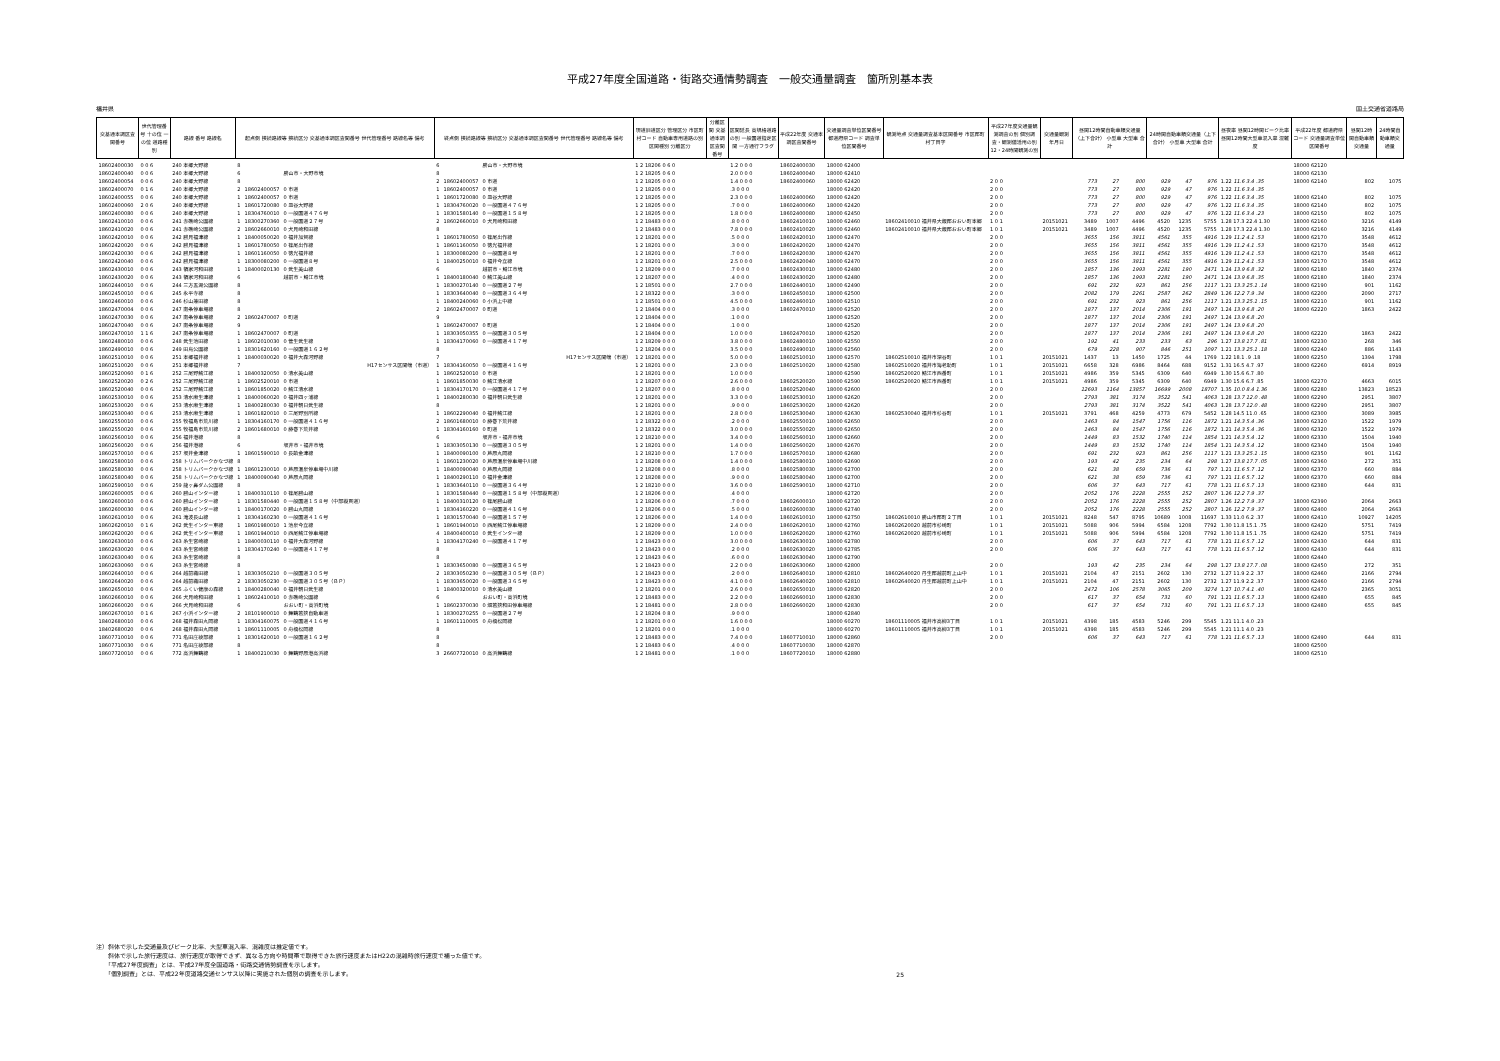平成27年度全国道路・街路交通情勢調査　一般交通量調査　箇所別基本表
福井県 国土交通省道路局
| 交基通本調区査間番号 | 世代管理番号 十の位 一の位 道路種別 | | 路線 番号 路線名 | | 起点側 接続路線等 接続区分 交基通本調区査間番号 世代管理番号 路線名等 備考 | | | | 終点側 接続路線等 接続区分 交基通本調区査間番号 世代管理番号 路線名等 備考 | | | | 現道旧道区分 管理区分 市区町村コード 自動車専用道路の別 区間種別 分離区分 | 分離区間 交基通本調区査間番号 | 区間延長 高規格道路の別 一般国道指定区間 一方通行フラグ | 平成22年度 交通本調区査間番号 | 交通量調査単位区間番号 都道府県コード 調査単位区間番号 | 観測地点 交通量調査基本区間番号 市区郡町村丁目字 | 平成27年度交通量観測調査の別 個別調査・観測値活用の別 12・24時間観測の別 | 交通量観測年月日 | 昼間12時間自動車類交通量（上下合計） 小型車 大型車 合計 | | | 24時間自動車類交通量（上下合計） 小型車 大型車 合計 | | | 昼夜率 昼間12時間ピーク比率 昼間12時間大型車混入率 混雑度 | | 平成22年度 都道府県コード 交通量調査単位区間番号 | 昼間12時間自動車類交通量 | 24時間自動車類交通量 | |
| --- | --- | --- | --- | --- | --- | --- | --- | --- | --- | --- | --- | --- | --- | --- | --- | --- | --- | --- | --- | --- | --- | --- | --- | --- | --- | --- | --- | --- | --- | --- | --- | --- |
| | 18602400030 | 0 0 6 | | 240 本郷大野線 | | 8 | | | | 6 | | 勝山市・大野市境 | | 1 2 18206 0 6 0 | | 1.2 0 0 0 | 18602400030 | 18000 62400 | | | | | | | | | | | | 18000 62120 | | |
| | 18602400040 | 0 0 6 | | 240 本郷大野線 | | 6 | | 勝山市・大野市境 | | 8 | | | | 1 2 18205 0 6 0 | | 2.0 0 0 0 | 18602400040 | 18000 62410 | | | | | | | | | | | | 18000 62130 | | |
| 18602400054 | 0 0 6 | | 240 本郷大野線 | | 8 | | | | 2 | 18602400057 | 0 市道 | | 1 2 18205 0 0 0 | | 1.4 0 0 0 | 18602400060 | 18000 62420 | | 2 0 0 | | 773 | 27 | 800 | 929 | 47 | 976 | 1.22 11.6 3.4 .35 | | 18000 62140 | 802 | 1075 | |
| 18602400070 | 0 1 6 | | 240 本郷大野線 | | 2 | 18602400057 | 0 市道 | | 1 | 18602400057 | 0 市道 | | 1 2 18205 0 0 0 | | .3 0 0 0 | | 18000 62420 | | 2 0 0 | | 773 | 27 | 800 | 929 | 47 | 976 | 1.22 11.6 3.4 .35 | | | | | |
| 18602400055 | 0 0 6 | | 240 本郷大野線 | | 1 | 18602400057 | 0 市道 | | 1 | 18601720080 | 0 皿谷大野線 | | 1 2 18205 0 0 0 | | 2.3 0 0 0 | 18602400060 | 18000 62420 | | 2 0 0 | | 773 | 27 | 800 | 929 | 47 | 976 | 1.22 11.6 3.4 .35 | | 18000 62140 | 802 | 1075 | |
| 18602400060 | 2 0 6 | | 240 本郷大野線 | | 1 | 18601720080 | 0 皿谷大野線 | | 1 | 18304760020 | 0 一般国道４７６号 | | 1 2 18205 0 0 0 | | .7 0 0 0 | 18602400060 | 18000 62420 | | 2 0 0 | | 773 | 27 | 800 | 929 | 47 | 976 | 1.22 11.6 3.4 .35 | | 18000 62140 | 802 | 1075 | |
| 18602400080 | 0 0 6 | | 240 本郷大野線 | | 1 | 18304760010 | 0 一般国道４７６号 | | 1 | 18301580140 | 0 一般国道１５８号 | | 1 2 18205 0 0 0 | | 1.8 0 0 0 | 18602400080 | 18000 62450 | | 2 0 0 | | 773 | 27 | 800 | 929 | 47 | 976 | 1.22 11.6 3.4 .23 | | 18000 62150 | 802 | 1075 | |
| 18602410010 | 0 0 6 | | 241 赤礁崎公園線 | | 1 | 18300270360 | 0 一般国道２７号 | | 2 | 18602660010 | 0 犬見崎和田線 | | 1 2 18483 0 0 0 | | .8 0 0 0 | 18602410010 | 18000 62460 | 18602410010 福井県大飯郡おおい町本郷 | 1 0 1 | 20151021 | 3489 | 1007 | 4496 | 4520 | 1235 | 5755 | 1.28 17.3 22.4 1.30 | | 18000 62160 | 3216 | 4149 | |
| 18602410020 | 0 0 6 | | 241 赤礁崎公園線 | | 2 | 18602660010 | 0 犬見崎和田線 | | 8 | | | | 1 2 18483 0 0 0 | | 7.8 0 0 0 | 18602410020 | 18000 62460 | 18602410010 福井県大飯郡おおい町本郷 | 1 0 1 | 20151021 | 3489 | 1007 | 4496 | 4520 | 1235 | 5755 | 1.28 17.3 22.4 1.30 | | 18000 62160 | 3216 | 4149 | |
| 18602420010 | 0 0 6 | | 242 勝見福津線 | | 1 | 18400050020 | 0 福井加賀線 | | 1 | 18601780050 | 0 篠尾出作線 | | 1 2 18201 0 0 0 | | .5 0 0 0 | 18602420010 | 18000 62470 | | 2 0 0 | | 3655 | 156 | 3811 | 4561 | 355 | 4916 | 1.29 11.2 4.1 .53 | | 18000 62170 | 3548 | 4612 | |
| 18602420020 | 0 0 6 | | 242 勝見福津線 | | 1 | 18601780050 | 0 篠尾出作線 | | 1 | 18601160050 | 0 徳光福井線 | | 1 2 18201 0 0 0 | | .3 0 0 0 | 18602420020 | 18000 62470 | | 2 0 0 | | 3655 | 156 | 3811 | 4561 | 355 | 4916 | 1.29 11.2 4.1 .53 | | 18000 62170 | 3548 | 4612 | |
| 18602420030 | 0 0 6 | | 242 勝見福津線 | | 1 | 18601160050 | 0 徳光福井線 | | 1 | 18300080200 | 0 一般国道８号 | | 1 2 18201 0 0 0 | | .7 0 0 0 | 18602420030 | 18000 62470 | | 2 0 0 | | 3655 | 156 | 3811 | 4561 | 355 | 4916 | 1.29 11.2 4.1 .53 | | 18000 62170 | 3548 | 4612 | |
| 18602420040 | 0 0 6 | | 242 勝見福津線 | | 1 | 18300080200 | 0 一般国道８号 | | 1 | 18400250010 | 0 福井今立線 | | 1 2 18201 0 0 0 | | 2.5 0 0 0 | 18602420040 | 18000 62470 | | 2 0 0 | | 3655 | 156 | 3811 | 4561 | 355 | 4916 | 1.29 11.2 4.1 .53 | | 18000 62170 | 3548 | 4612 | |
| 18602430010 | 0 0 6 | | 243 領家河和田線 | | 1 | 18400020130 | 0 武生美山線 | | 6 | | 越前市・鯖江市境 | | 1 2 18209 0 0 0 | | .7 0 0 0 | 18602430010 | 18000 62480 | | 2 0 0 | | 1857 | 136 | 1993 | 2281 | 190 | 2471 | 1.24 13.9 6.8 .32 | | 18000 62180 | 1840 | 2374 | |
| 18602430020 | 0 0 6 | | 243 領家河和田線 | | 6 | | 越前市・鯖江市境 | | 1 | 18400180040 | 0 鯖江美山線 | | 1 2 18207 0 0 0 | | .4 0 0 0 | 18602430020 | 18000 62480 | | 2 0 0 | | 1857 | 136 | 1993 | 2281 | 190 | 2471 | 1.24 13.9 6.8 .35 | | 18000 62180 | 1840 | 2374 | |
| 18602440010 | 0 0 6 | | 244 三方五湖公園線 | | 8 | | | | 1 | 18300270140 | 0 一般国道２７号 | | 1 2 18501 0 0 0 | | 2.7 0 0 0 | 18602440010 | 18000 62490 | | 2 0 0 | | 691 | 232 | 923 | 861 | 256 | 1117 | 1.21 13.3 25.1 .14 | | 18000 62190 | 901 | 1162 | |
| 18602450010 | 0 0 6 | | 245 永平寺線 | | 8 | | | | 1 | 18303640040 | 0 一般国道３６４号 | | 1 2 18322 0 0 0 | | .3 0 0 0 | 18602450010 | 18000 62500 | | 2 0 0 | | 2082 | 179 | 2261 | 2587 | 262 | 2849 | 1.26 12.2 7.9 .34 | | 18000 62200 | 2090 | 2717 | |
| 18602460010 | 0 0 6 | | 246 杉山兼田線 | | 8 | | | | 1 | 18400240060 | 0 小浜上中線 | | 1 2 18501 0 0 0 | | 4.5 0 0 0 | 18602460010 | 18000 62510 | | 2 0 0 | | 691 | 232 | 923 | 861 | 256 | 1117 | 1.21 13.3 25.1 .15 | | 18000 62210 | 901 | 1162 | |
| 18602470004 | 0 0 6 | | 247 南条停車場線 | | 8 | | | | 2 | 18602470007 | 0 町道 | | 1 2 18404 0 0 0 | | .3 0 0 0 | 18602470010 | 18000 62520 | | 2 0 0 | | 1877 | 137 | 2014 | 2306 | 191 | 2497 | 1.24 13.9 6.8 .20 | | 18000 62220 | 1863 | 2422 | |
| 18602470030 | 0 0 6 | | 247 南条停車場線 | | 2 | 18602470007 | 0 町道 | | 9 | | | | 1 2 18404 0 0 0 | | .1 0 0 0 | | 18000 62520 | | 2 0 0 | | 1877 | 137 | 2014 | 2306 | 191 | 2497 | 1.24 13.9 6.8 .20 | | | | | |
| 18602470040 | 0 0 6 | | 247 南条停車場線 | | 9 | | | | 1 | 18602470007 | 0 町道 | | 1 2 18404 0 0 0 | | .1 0 0 0 | | 18000 62520 | | 2 0 0 | | 1877 | 137 | 2014 | 2306 | 191 | 2497 | 1.24 13.9 6.8 .20 | | | | | |
| 18602470010 | 1 1 6 | | 247 南条停車場線 | | 1 | 18602470007 | 0 町道 | | 1 | 18303050355 | 0 一般国道３０５号 | | 1 2 18404 0 0 0 | | 1.0 0 0 0 | 18602470010 | 18000 62520 | | 2 0 0 | | 1877 | 137 | 2014 | 2306 | 191 | 2497 | 1.24 13.9 6.8 .20 | | 18000 62220 | 1863 | 2422 | |
| 18602480010 | 0 0 6 | | 248 武生池田線 | | 1 | 18602010030 | 0 菅生武生線 | | 1 | 18304170060 | 0 一般国道４１７号 | | 1 2 18209 0 0 0 | | 3.8 0 0 0 | 18602480010 | 18000 62550 | | 2 0 0 | | 192 | 41 | 233 | 233 | 63 | 296 | 1.27 13.8 17.7 .81 | | 18000 62230 | 268 | 346 | |
| 18602490010 | 0 0 6 | | 249 田烏公園線 | | 1 | 18301620160 | 0 一般国道１６２号 | | 8 | | | | 1 2 18204 0 0 0 | | 3.5 0 0 0 | 18602490010 | 18000 62560 | | 2 0 0 | | 679 | 228 | 907 | 846 | 251 | 1097 | 1.21 13.3 25.1 .18 | | 18000 62240 | 886 | 1143 | |
| 18602510010 | 0 0 6 | | 251 本郷福井線 | | 1 | 18400030020 | 0 福井大森河野線 | | 7 | | | H17センサス区間端（市道） | 1 2 18201 0 0 0 | | 5.0 0 0 0 | 18602510010 | 18000 62570 | 18602510010 福井市深谷町 | 1 0 1 | 20151021 | 1437 | 13 | 1450 | 1725 | 44 | 1769 | 1.22 18.1 .9 .18 | | 18000 62250 | 1394 | 1798 | |
| 18602510020 | 0 0 6 | | 251 本郷福井線 | | 7 | | | H17センサス区間端（市道） | 1 | 18304160050 | 0 一般国道４１６号 | | 1 2 18201 0 0 0 | | 2.3 0 0 0 | 18602510020 | 18000 62580 | 18602510020 福井市海老助町 | 1 0 1 | 20151021 | 6658 | 328 | 6986 | 8464 | 688 | 9152 | 1.31 16.5 4.7 .97 | | 18000 62260 | 6914 | 8919 | |
| 18602520060 | 0 1 6 | | 252 三尾野鯖江線 | | 1 | 18400320050 | 0 清水美山線 | | 1 | 18602520010 | 0 市道 | | 1 2 18201 0 0 0 | | 1.0 0 0 0 | | 18000 62590 | 18602520020 鯖江市西番町 | 1 0 1 | 20151021 | 4986 | 359 | 5345 | 6309 | 640 | 6949 | 1.30 15.6 6.7 .80 | | | | | |
| 18602520020 | 0 2 6 | | 252 三尾野鯖江線 | | 1 | 18602520010 | 0 市道 | | 1 | 18601850030 | 0 鯖江清水線 | | 1 2 18207 0 0 0 | | 2.6 0 0 0 | 18602520020 | 18000 62590 | 18602520020 鯖江市西番町 | 1 0 1 | 20151021 | 4986 | 359 | 5345 | 6309 | 640 | 6949 | 1.30 15.6 6.7 .85 | | 18000 62270 | 4663 | 6015 | |
| 18602520040 | 0 0 6 | | 252 三尾野鯖江線 | | 1 | 18601850020 | 0 鯖江清水線 | | 1 | 18304170170 | 0 一般国道４１７号 | | 1 2 18207 0 0 0 | | .8 0 0 0 | 18602520040 | 18000 62600 | | 2 0 0 | | 12693 | 1164 | 13857 | 16699 | 2008 | 18707 | 1.35 10.0 8.4 1.36 | | 18000 62280 | 13823 | 18523 | |
| 18602530010 | 0 0 6 | | 253 清水麻生津線 | | 1 | 18400060020 | 0 福井四ヶ浦線 | | 1 | 18400280030 | 0 福井朝日武生線 | | 1 2 18201 0 0 0 | | 3.3 0 0 0 | 18602530010 | 18000 62620 | | 2 0 0 | | 2793 | 381 | 3174 | 3522 | 541 | 4063 | 1.28 13.7 12.0 .48 | | 18000 62290 | 2951 | 3807 | |
| 18602530020 | 0 0 6 | | 253 清水麻生津線 | | 1 | 18400280030 | 0 福井朝日武生線 | | 8 | | | | 1 2 18201 0 0 0 | | .9 0 0 0 | 18602530020 | 18000 62620 | | 2 0 0 | | 2793 | 381 | 3174 | 3522 | 541 | 4063 | 1.28 13.7 12.0 .48 | | 18000 62290 | 2951 | 3807 | |
| 18602530040 | 0 0 6 | | 253 清水麻生津線 | | 1 | 18601820010 | 0 三尾野別所線 | | 1 | 18602290040 | 0 福井鯖江線 | | 1 2 18201 0 0 0 | | 2.8 0 0 0 | 18602530040 | 18000 62630 | 18602530040 福井市杉谷町 | 1 0 1 | 20151021 | 3791 | 468 | 4259 | 4773 | 679 | 5452 | 1.28 14.5 11.0 .65 | | 18000 62300 | 3089 | 3985 | |
| 18602550010 | 0 0 6 | | 255 牧福島市荒川線 | | 1 | 18304160170 | 0 一般国道４１６号 | | 2 | 18601680010 | 0 藤巻下荒井線 | | 1 2 18322 0 0 0 | | .2 0 0 0 | 18602550010 | 18000 62650 | | 2 0 0 | | 1463 | 84 | 1547 | 1756 | 116 | 1872 | 1.21 14.3 5.4 .36 | | 18000 62320 | 1522 | 1979 | |
| 18602550020 | 0 0 6 | | 255 牧福島市荒川線 | | 2 | 18601680010 | 0 藤巻下荒井線 | | 1 | 18304160160 | 0 町道 | | 1 2 18322 0 0 0 | | 3.0 0 0 0 | 18602550020 | 18000 62650 | | 2 0 0 | | 1463 | 84 | 1547 | 1756 | 116 | 1872 | 1.21 14.3 5.4 .36 | | 18000 62320 | 1522 | 1979 | |
| 18602560010 | 0 0 6 | | 256 福井港線 | | 8 | | | | 6 | | 坂井市・福井市境 | | 1 2 18210 0 0 0 | | 3.4 0 0 0 | 18602560010 | 18000 62660 | | 2 0 0 | | 1449 | 83 | 1532 | 1740 | 114 | 1854 | 1.21 14.3 5.4 .12 | | 18000 62330 | 1504 | 1940 | |
| 18602560020 | 0 0 6 | | 256 福井港線 | | 6 | | 坂井市・福井市境 | | 1 | 18303050130 | 0 一般国道３０５号 | | 1 2 18201 0 0 0 | | 1.4 0 0 0 | 18602560020 | 18000 62670 | | 2 0 0 | | 1449 | 83 | 1532 | 1740 | 114 | 1854 | 1.21 14.3 5.4 .12 | | 18000 62340 | 1504 | 1940 | |
| 18602570010 | 0 0 6 | | 257 坂井金津線 | | 1 | 18601590010 | 0 長畝金津線 | | 1 | 18400090100 | 0 芦原丸岡線 | | 1 2 18210 0 0 0 | | 1.7 0 0 0 | 18602570010 | 18000 62680 | | 2 0 0 | | 691 | 232 | 923 | 861 | 256 | 1117 | 1.21 13.3 25.1 .15 | | 18000 62350 | 901 | 1162 | |
| 18602580010 | 0 0 6 | | 258 トリムパークかなづ線 | | 8 | | | | 1 | 18601230020 | 0 芦原温泉停車場中川線 | | 1 2 18208 0 0 0 | | 1.4 0 0 0 | 18602580010 | 18000 62690 | | 2 0 0 | | 193 | 42 | 235 | 234 | 64 | 298 | 1.27 13.8 17.7 .05 | | 18000 62360 | 272 | 351 | |
| 18602580030 | 0 0 6 | | 258 トリムパークかなづ線 | | 1 | 18601230010 | 0 芦原温泉停車場中川線 | | 1 | 18400090040 | 0 芦原丸岡線 | | 1 2 18208 0 0 0 | | .8 0 0 0 | 18602580030 | 18000 62700 | | 2 0 0 | | 621 | 38 | 659 | 736 | 61 | 797 | 1.21 11.6 5.7 .12 | | 18000 62370 | 660 | 884 | |
| 18602580040 | 0 0 6 | | 258 トリムパークかなづ線 | | 1 | 18400090040 | 0 芦原丸岡線 | | 1 | 18400290110 | 0 福井金津線 | | 1 2 18208 0 0 0 | | .9 0 0 0 | 18602580040 | 18000 62700 | | 2 0 0 | | 621 | 38 | 659 | 736 | 61 | 797 | 1.21 11.6 5.7 .12 | | 18000 62370 | 660 | 884 | |
| 18602590010 | 0 0 6 | | 259 龍ヶ鼻ダム公園線 | | 8 | | | | 1 | 18303640110 | 0 一般国道３６４号 | | 1 2 18210 0 0 0 | | 3.6 0 0 0 | 18602590010 | 18000 62710 | | 2 0 0 | | 606 | 37 | 643 | 717 | 61 | 778 | 1.21 11.6 5.7 .13 | | 18000 62380 | 644 | 831 | |
| 18602600005 | 0 0 6 | | 260 勝山インター線 | | 1 | 18400310110 | 0 篠尾勝山線 | | 1 | 18301580440 | 0 一般国道１５８号（中部縦貫道） | | 1 2 18206 0 0 0 | | .4 0 0 0 | | 18000 62720 | | 2 0 0 | | 2052 | 176 | 2228 | 2555 | 252 | 2807 | 1.26 12.2 7.9 .37 | | | | | |
| 18602600010 | 0 0 6 | | 260 勝山インター線 | | 1 | 18301580440 | 0 一般国道１５８号（中部縦貫道） | | 1 | 18400310120 | 0 篠尾勝山線 | | 1 2 18206 0 0 0 | | .7 0 0 0 | 18602600010 | 18000 62720 | | 2 0 0 | | 2052 | 176 | 2228 | 2555 | 252 | 2807 | 1.26 12.2 7.9 .37 | | 18000 62390 | 2064 | 2663 | |
| 18602600030 | 0 0 6 | | 260 勝山インター線 | | 1 | 18400170020 | 0 勝山丸岡線 | | 1 | 18304160220 | 0 一般国道４１６号 | | 1 2 18206 0 0 0 | | .5 0 0 0 | 18602600030 | 18000 62740 | | 2 0 0 | | 2052 | 176 | 2228 | 2555 | 252 | 2807 | 1.26 12.2 7.9 .37 | | 18000 62400 | 2064 | 2663 | |
| 18602610010 | 0 0 6 | | 261 滝波長山線 | | 1 | 18304160230 | 0 一般国道４１６号 | | 1 | 18301570040 | 0 一般国道１５７号 | | 1 2 18206 0 0 0 | | 1.4 0 0 0 | 18602610010 | 18000 62750 | 18602610010 勝山市郡町２丁目 | 1 0 1 | 20151021 | 8248 | 547 | 8795 | 10689 | 1008 | 11697 | 1.33 11.0 6.2 .37 | | 18000 62410 | 10927 | 14205 | |
| 18602620010 | 0 1 6 | | 262 武生インター東線 | | 1 | 18601980010 | 1 池泉今立線 | | 1 | 18601940010 | 0 西尾鯖江停車場線 | | 1 2 18209 0 0 0 | | 2.4 0 0 0 | 18602620010 | 18000 62760 | 18602620020 越前市杉崎町 | 1 0 1 | 20151021 | 5088 | 906 | 5994 | 6584 | 1208 | 7792 | 1.30 11.8 15.1 .75 | | 18000 62420 | 5751 | 7419 | |
| 18602620020 | 0 0 6 | | 262 武生インター東線 | | 1 | 18601940010 | 0 西尾鯖江停車場線 | | 4 | 18400400010 | 0 武生インター線 | | 1 2 18209 0 0 0 | | 1.0 0 0 0 | 18602620020 | 18000 62760 | 18602620020 越前市杉崎町 | 1 0 1 | 20151021 | 5088 | 906 | 5994 | 6584 | 1208 | 7792 | 1.30 11.8 15.1 .75 | | 18000 62420 | 5751 | 7419 | |
| 18602630010 | 0 0 6 | | 263 糸生宮崎線 | | 1 | 18400030110 | 0 福井大森河野線 | | 1 | 18304170240 | 0 一般国道４１７号 | | 1 2 18423 0 0 0 | | 3.0 0 0 0 | 18602630010 | 18000 62780 | | 2 0 0 | | 606 | 37 | 643 | 717 | 61 | 778 | 1.21 11.6 5.7 .12 | | 18000 62430 | 644 | 831 | |
| 18602630020 | 0 0 6 | | 263 糸生宮崎線 | | 1 | 18304170240 | 0 一般国道４１７号 | | 8 | | | | 1 2 18423 0 0 0 | | .2 0 0 0 | 18602630020 | 18000 62785 | | 2 0 0 | | 606 | 37 | 643 | 717 | 61 | 778 | 1.21 11.6 5.7 .12 | | 18000 62430 | 644 | 831 | |
| 18602630040 | 0 0 6 | | 263 糸生宮崎線 | | 8 | | | | 8 | | | | 1 2 18423 0 6 0 | | .6 0 0 0 | 18602630040 | 18000 62790 | | | | | | | | | | | | 18000 62440 | | | |
| 18602630060 | 0 0 6 | | 263 糸生宮崎線 | | 8 | | | | 1 | 18303650080 | 0 一般国道３６５号 | | 1 2 18423 0 0 0 | | 2.2 0 0 0 | 18602630060 | 18000 62800 | | 2 0 0 | | 193 | 42 | 235 | 234 | 64 | 298 | 1.27 13.8 17.7 .08 | | 18000 62450 | 272 | 351 | |
| 18602640010 | 0 0 6 | | 264 越前織田線 | | 1 | 18303050210 | 0 一般国道３０５号 | | 2 | 18303050230 | 0 一般国道３０５号（ＢＰ） | | 1 2 18423 0 0 0 | | .2 0 0 0 | 18602640010 | 18000 62810 | 18602640020 丹生郡越前町上山中 | 1 0 1 | 20151021 | 2104 | 47 | 2151 | 2602 | 130 | 2732 | 1.27 11.9 2.2 .37 | | 18000 62460 | 2166 | 2794 | |
| 18602640020 | 0 0 6 | | 264 越前織田線 | | 2 | 18303050230 | 0 一般国道３０５号（ＢＰ） | | 1 | 18303650020 | 0 一般国道３６５号 | | 1 2 18423 0 0 0 | | 4.1 0 0 0 | 18602640020 | 18000 62810 | 18602640020 丹生郡越前町上山中 | 1 0 1 | 20151021 | 2104 | 47 | 2151 | 2602 | 130 | 2732 | 1.27 11.9 2.2 .37 | | 18000 62460 | 2166 | 2794 | |
| 18602650010 | 0 0 6 | | 265 ふくい健康の森線 | | 1 | 18400280040 | 0 福井朝日武生線 | | 1 | 18400320010 | 0 清水美山線 | | 1 2 18201 0 0 0 | | 2.6 0 0 0 | 18602650010 | 18000 62820 | | 2 0 0 | | 2472 | 106 | 2578 | 3065 | 209 | 3274 | 1.27 10.7 4.1 .40 | | 18000 62470 | 2365 | 3051 | |
| 18602660010 | 0 0 6 | | 266 犬見崎和田線 | | 1 | 18602410010 | 0 赤礁崎公園線 | | 6 | | おおい町・高浜町境 | | 1 2 18483 0 0 0 | | 2.2 0 0 0 | 18602660010 | 18000 62830 | | 2 0 0 | | 617 | 37 | 654 | 731 | 60 | 791 | 1.21 11.6 5.7 .13 | | 18000 62480 | 655 | 845 | |
| 18602660020 | 0 0 6 | | 266 犬見崎和田線 | | 6 | | おおい町・高浜町境 | | 1 | 18602370030 | 0 畑若狭和田停車場線 | | 1 2 18481 0 0 0 | | 2.8 0 0 0 | 18602660020 | 18000 62830 | | 2 0 0 | | 617 | 37 | 654 | 731 | 60 | 791 | 1.21 11.6 5.7 .13 | | 18000 62480 | 655 | 845 | |
| 18602670010 | 0 1 6 | | 267 小浜インター線 | | 2 | 18101900010 | 0 舞鶴若狭自動車道 | | 1 | 18300270255 | 0 一般国道２７号 | | 1 2 18204 0 8 0 | | .9 0 0 0 | | 18000 62840 | | | | | | | | | | | | | | | |
| 18402680010 | 0 0 6 | | 268 福井森田丸岡線 | | 1 | 18304160075 | 0 一般国道４１６号 | | 1 | 18601110005 | 0 舟橋松岡線 | | 1 2 18201 0 0 0 | | 1.6 0 0 0 | | 18000 60270 | 18601110005 福井市高柳3丁目 | 1 0 1 | 20151021 | 4398 | 185 | 4583 | 5246 | 299 | 5545 | 1.21 11.1 4.0 .23 | | | | | |
| 18402680020 | 0 0 6 | | 268 福井森田丸岡線 | | 1 | 18601110005 | 0 舟橋松岡線 | | 8 | | | | 1 2 18201 0 0 0 | | .1 0 0 0 | | 18000 60270 | 18601110005 福井市高柳3丁目 | 1 0 1 | 20151021 | 4398 | 185 | 4583 | 5246 | 299 | 5545 | 1.21 11.1 4.0 .23 | | | | | |
| 18607710010 | 0 0 6 | | 771 名田庄綾部線 | | 1 | 18301620010 | 0 一般国道１６２号 | | 8 | | | | 1 2 18483 0 0 0 | | 7.4 0 0 0 | 18607710010 | 18000 62860 | | 2 0 0 | | 606 | 37 | 643 | 717 | 61 | 778 | 1.21 11.6 5.7 .13 | | 18000 62490 | 644 | 831 | |
| 18607710030 | 0 0 6 | | 771 名田庄綾部線 | | 8 | | | | 8 | | | | 1 2 18483 0 6 0 | | .4 0 0 0 | 18607710030 | 18000 62870 | | | | | | | | | | | | 18000 62500 | | | |
| 18607720010 | 0 0 6 | | 772 高浜舞鶴線 | | 1 | 18400210030 | 0 舞鶴野原港高浜線 | | 3 | 26607720010 | 0 高浜舞鶴線 | | 1 2 18481 0 0 0 | | .1 0 0 0 | 18607720010 | 18000 62880 | | | | | | | | | | | | 18000 62510 | | | |
注）斜体で示した交通量及びピーク比率、大型車混入率、混雑度は推定値です。
　　斜体で示した旅行速度は、旅行速度が取得できず、異なる方向や時間帯で取得できた旅行速度またはH22の混雑時旅行速度で補った値です。
　　「平成27年度調査」とは、平成27年度全国道路・街路交通情勢調査を示します。
　　「個別調査」とは、平成22年度道路交通センサス以降に実施された個別の調査を示します。
25